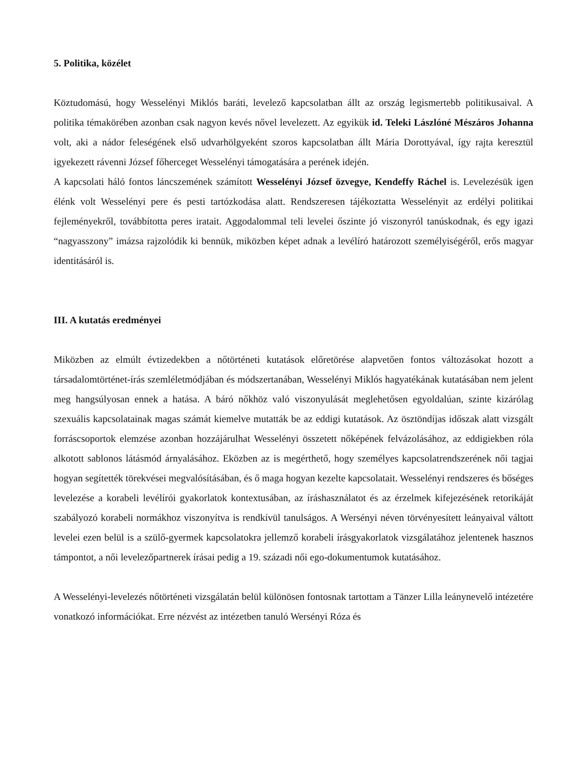5. Politika, közélet
Köztudomású, hogy Wesselényi Miklós baráti, levelező kapcsolatban állt az ország legismertebb politikusaival. A politika témakörében azonban csak nagyon kevés nővel levelezett. Az egyikük id. Teleki Lászlóné Mészáros Johanna volt, aki a nádor feleségének első udvarhölgyeként szoros kapcsolatban állt Mária Dorottyával, így rajta keresztül igyekezett rávenni József főherceget Wesselényi támogatására a perének idején.
A kapcsolati háló fontos láncszemének számított Wesselényi József özvegye, Kendeffy Ráchel is. Levelezésük igen élénk volt Wesselényi pere és pesti tartózkodása alatt. Rendszeresen tájékoztatta Wesselényit az erdélyi politikai fejleményekről, továbbította peres iratait. Aggodalommal teli levelei őszinte jó viszonyról tanúskodnak, és egy igazi “nagyasszony” imázsa rajzolódik ki bennük, miközben képet adnak a levélíró határozott személyiségéről, erős magyar identitásáról is.
III. A kutatás eredményei
Miközben az elmúlt évtizedekben a nőtörténeti kutatások előretörése alapvetően fontos változásokat hozott a társadalomtörténet-írás szemléletmódjában és módszertanában, Wesselényi Miklós hagyatékának kutatásában nem jelent meg hangsúlyosan ennek a hatása. A báró nőkhöz való viszonyulását meglehetősen egyoldalúan, szinte kizárólag szexuális kapcsolatainak magas számát kiemelve mutatták be az eddigi kutatások. Az ösztöndíjas időszak alatt vizsgált forráscsoportok elemzése azonban hozzájárulhat Wesselényi összetett nőképének felvázolásához, az eddigiekben róla alkotott sablonos látásmód árnyalásához. Eközben az is megérthető, hogy személyes kapcsolatrendszerének női tagjai hogyan segítették törekvései megvalósításában, és ő maga hogyan kezelte kapcsolatait. Wesselényi rendszeres és bőséges levelezése a korabeli levélírói gyakorlatok kontextusában, az íráshasználatot és az érzelmek kifejezésének retorikáját szabályozó korabeli normákhoz viszonyítva is rendkívül tanulságos. A Wersényi néven törvényesített leányaival váltott levelei ezen belül is a szülő-gyermek kapcsolatokra jellemző korabeli írásgyakorlatok vizsgálatához jelentenek hasznos támpontot, a női levelezőpartnerek írásai pedig a 19. századi női ego-dokumentumok kutatásához.
A Wesselényi-levelezés nőtörténeti vizsgálatán belül különösen fontosnak tartottam a Tänzer Lilla leánynevelő intézetére vonatkozó információkat. Erre nézvést az intézetben tanuló Wersényi Róza és